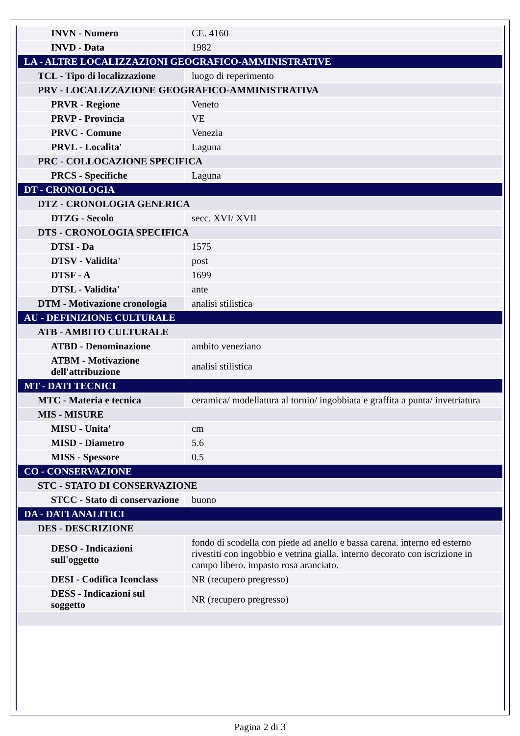| INVN - Numero | CE. 4160 |
| INVD - Data | 1982 |
| LA - ALTRE LOCALIZZAZIONI GEOGRAFICO-AMMINISTRATIVE | |
| TCL - Tipo di localizzazione | luogo di reperimento |
| PRV - LOCALIZZAZIONE GEOGRAFICO-AMMINISTRATIVA | |
| PRVR - Regione | Veneto |
| PRVP - Provincia | VE |
| PRVC - Comune | Venezia |
| PRVL - Localita' | Laguna |
| PRC - COLLOCAZIONE SPECIFICA | |
| PRCS - Specifiche | Laguna |
| DT - CRONOLOGIA | |
| DTZ - CRONOLOGIA GENERICA | |
| DTZG - Secolo | secc. XVI/ XVII |
| DTS - CRONOLOGIA SPECIFICA | |
| DTSI - Da | 1575 |
| DTSV - Validita' | post |
| DTSF - A | 1699 |
| DTSL - Validita' | ante |
| DTM - Motivazione cronologia | analisi stilistica |
| AU - DEFINIZIONE CULTURALE | |
| ATB - AMBITO CULTURALE | |
| ATBD - Denominazione | ambito veneziano |
| ATBM - Motivazione dell'attribuzione | analisi stilistica |
| MT - DATI TECNICI | |
| MTC - Materia e tecnica | ceramica/ modellatura al tornio/ ingobbiata e graffita a punta/ invetriatura |
| MIS - MISURE | |
| MISU - Unita' | cm |
| MISD - Diametro | 5.6 |
| MISS - Spessore | 0.5 |
| CO - CONSERVAZIONE | |
| STC - STATO DI CONSERVAZIONE | |
| STCC - Stato di conservazione | buono |
| DA - DATI ANALITICI | |
| DES - DESCRIZIONE | |
| DESO - Indicazioni sull'oggetto | fondo di scodella con piede ad anello e bassa carena. interno ed esterno rivestiti con ingobbio e vetrina gialla. interno decorato con iscrizione in campo libero. impasto rosa aranciato. |
| DESI - Codifica Iconclass | NR (recupero pregresso) |
| DESS - Indicazioni sul soggetto | NR (recupero pregresso) |
Pagina 2 di 3